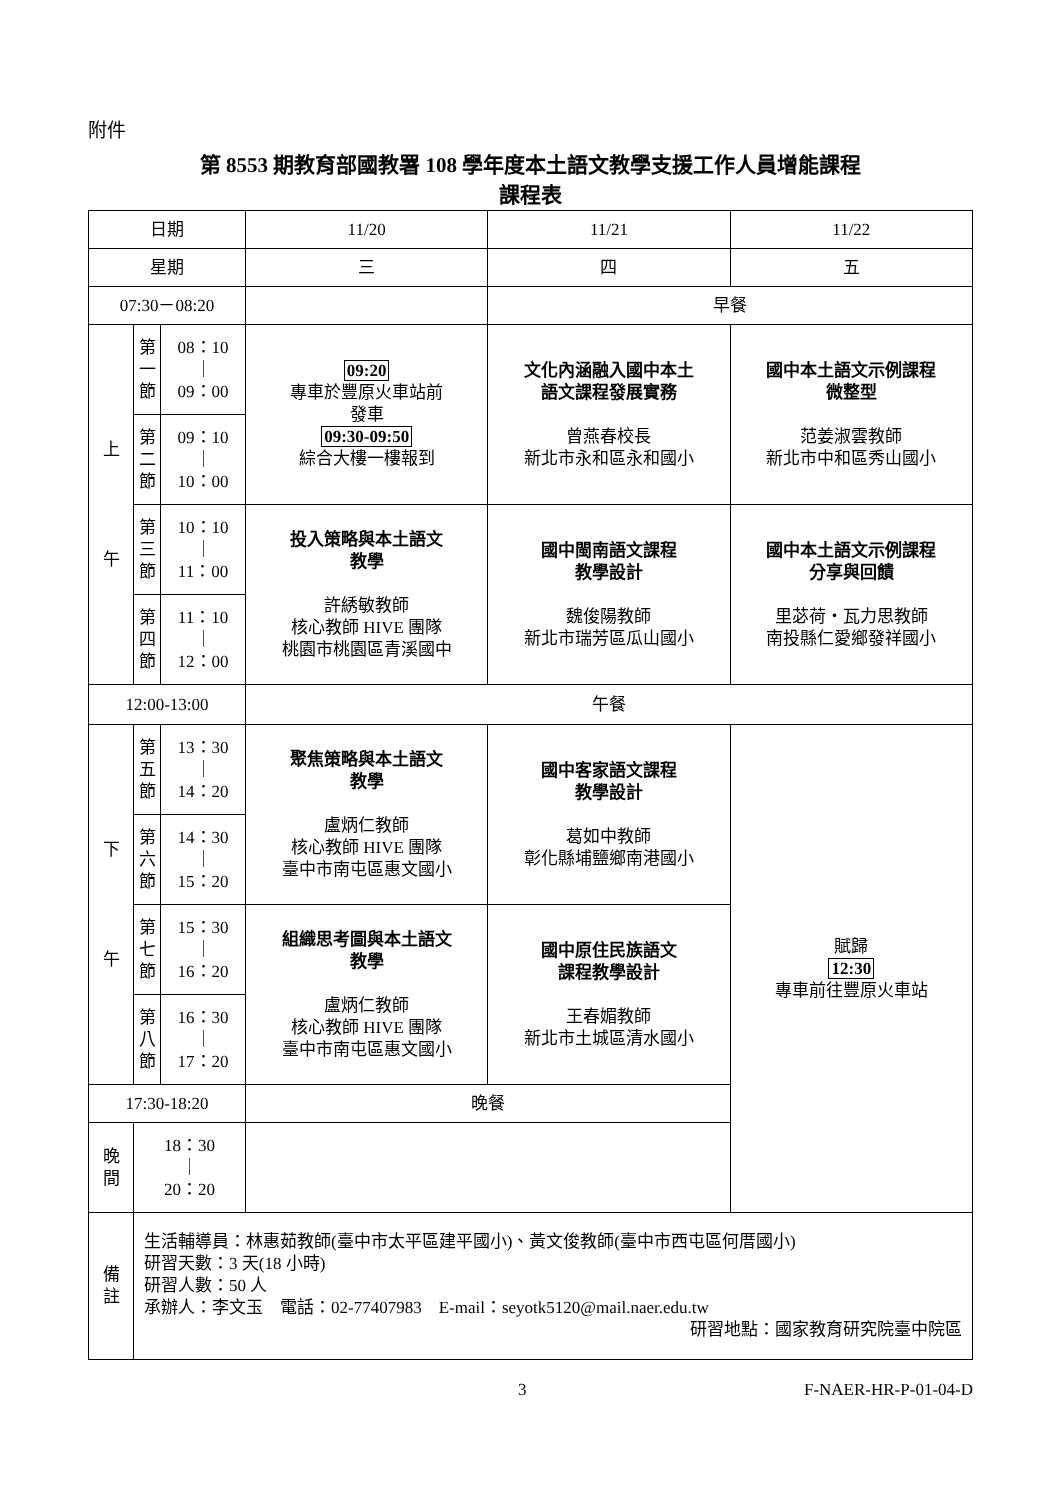附件
第 8553 期教育部國教署 108 學年度本土語文教學支援工作人員增能課程
課程表
| 日期 | | | 11/20 | 11/21 | 11/22 |
| 星期 | | | 三 | 四 | 五 |
| 07:30－08:20 | | | | 早餐 | |
| 上 午 | 第 一 節 | 08：10 ｜ 09：00 | 09:20 專車於豐原火車站前 發車 09:30-09:50 綜合大樓一樓報到 | 文化內涵融入國中本土 語文課程發展實務 曾燕春校長 新北市永和區永和國小 | 國中本土語文示例課程 微整型 范姜淑雲教師 新北市中和區秀山國小 |
| | 第 二 節 | 09：10 ｜ 10：00 | | | |
| | 第 三 節 | 10：10 ｜ 11：00 | 投入策略與本土語文 教學 許綉敏教師 核心教師 HIVE 團隊 桃園市桃園區青溪國中 | 國中閩南語文課程 教學設計 魏俊陽教師 新北市瑞芳區瓜山國小 | 國中本土語文示例課程 分享與回饋 里苾荷・瓦力思教師 南投縣仁愛鄉發祥國小 |
| | 第 四 節 | 11：10 ｜ 12：00 | | | |
| 12:00-13:00 | | | 午餐 | | |
| 下 午 | 第 五 節 | 13：30 ｜ 14：20 | 聚焦策略與本土語文 教學 盧炳仁教師 核心教師 HIVE 團隊 臺中市南屯區惠文國小 | 國中客家語文課程 教學設計 葛如中教師 彰化縣埔鹽鄉南港國小 | 賦歸 12:30 專車前往豐原火車站 |
| | 第 六 節 | 14：30 ｜ 15：20 | | | |
| | 第 七 節 | 15：30 ｜ 16：20 | 組織思考圖與本土語文 教學 盧炳仁教師 核心教師 HIVE 團隊 臺中市南屯區惠文國小 | 國中原住民族語文 課程教學設計 王春媚教師 新北市土城區清水國小 | |
| | 第 八 節 | 16：30 ｜ 17：20 | | | |
| 17:30-18:20 | | | 晚餐 | | |
| 晚 間 | 18：30 ｜ 20：20 | | | | |
| 備 註 | 生活輔導員：林惠茹教師(臺中市太平區建平國小)、黃文俊教師(臺中市西屯區何厝國小) 研習天數：3 天(18 小時) 研習人數：50 人 承辦人：李文玉 電話：02-77407983 E-mail：seyotk5120@mail.naer.edu.tw 研習地點：國家教育研究院臺中院區 | | | | |
3 F-NAER-HR-P-01-04-D